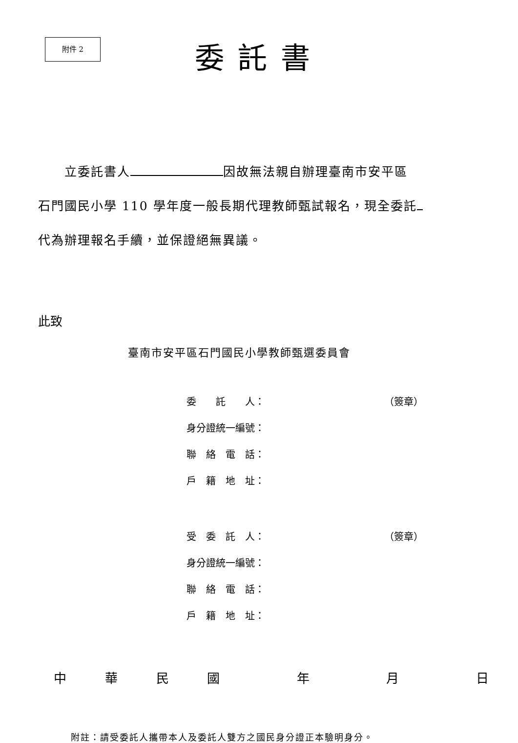附件 2
委託書
　　立委託書人 因故無法親自辦理臺南市安平區
石門國民小學 110 學年度一般長期代理教師甄試報名，現全委託
代為辦理報名手續，並保證絕無異議。
此致
臺南市安平區石門國民小學教師甄選委員會
委　　託　　人： （簽章）
身分證統一編號：
聯　絡　電　話：
戶　籍　地　址：
受　委　託　人： （簽章）
身分證統一編號：
聯　絡　電　話：
戶　籍　地　址：
中華民國 年 月 日
附註：請受委託人攜帶本人及委託人雙方之國民身分證正本驗明身分。